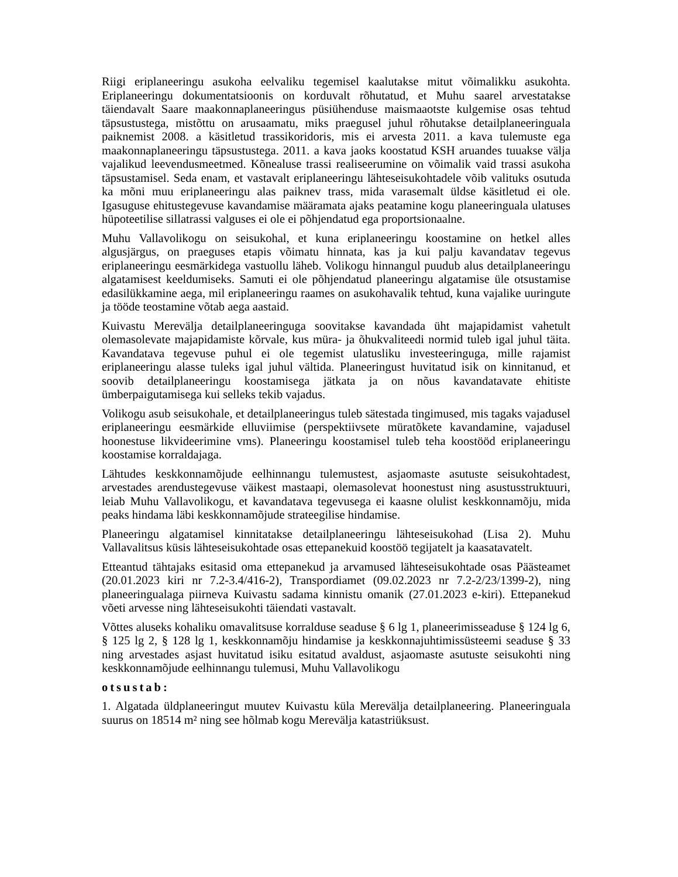Riigi eriplaneeringu asukoha eelvaliku tegemisel kaalutakse mitut võimalikku asukohta. Eriplaneeringu dokumentatsioonis on korduvalt rõhutatud, et Muhu saarel arvestatakse täiendavalt Saare maakonnaplaneeringus püsiühenduse maismaaotste kulgemise osas tehtud täpsustustega, mistõttu on arusaamatu, miks praegusel juhul rõhutakse detailplaneeringuala paiknemist 2008. a käsitletud trassikoridoris, mis ei arvesta 2011. a kava tulemuste ega maakonnaplaneeringu täpsustustega. 2011. a kava jaoks koostatud KSH aruandes tuuakse välja vajalikud leevendusmeetmed. Kõnealuse trassi realiseerumine on võimalik vaid trassi asukoha täpsustamisel. Seda enam, et vastavalt eriplaneeringu lähteseisukohtadele võib valituks osutuda ka mõni muu eriplaneeringu alas paiknev trass, mida varasemalt üldse käsitletud ei ole. Igasuguse ehitustegevuse kavandamise määramata ajaks peatamine kogu planeeringuala ulatuses hüpoteetilise sillatrassi valguses ei ole ei põhjendatud ega proportsionaalne.
Muhu Vallavolikogu on seisukohal, et kuna eriplaneeringu koostamine on hetkel alles algusjärgus, on praeguses etapis võimatu hinnata, kas ja kui palju kavandatav tegevus eriplaneeringu eesmärkidega vastuollu läheb. Volikogu hinnangul puudub alus detailplaneeringu algatamisest keeldumiseks. Samuti ei ole põhjendatud planeeringu algatamise üle otsustamise edasilükkamine aega, mil eriplaneeringu raames on asukohavalik tehtud, kuna vajalike uuringute ja tööde teostamine võtab aega aastaid.
Kuivastu Merevälja detailplaneeringuga soovitakse kavandada üht majapidamist vahetult olemasolevate majapidamiste kõrvale, kus müra- ja õhukvaliteedi normid tuleb igal juhul täita. Kavandatava tegevuse puhul ei ole tegemist ulatusliku investeeringuga, mille rajamist eriplaneeringu alasse tuleks igal juhul vältida. Planeeringust huvitatud isik on kinnitanud, et soovib detailplaneeringu koostamisega jätkata ja on nõus kavandatavate ehitiste ümberpaigutamisega kui selleks tekib vajadus.
Volikogu asub seisukohale, et detailplaneeringus tuleb sätestada tingimused, mis tagaks vajadusel eriplaneeringu eesmärkide elluviimise (perspektiivsete müratõkete kavandamine, vajadusel hoonestuse likvideerimine vms). Planeeringu koostamisel tuleb teha koostööd eriplaneeringu koostamise korraldajaga.
Lähtudes keskkonnamõjude eelhinnangu tulemustest, asjaomaste asutuste seisukohtadest, arvestades arendustegevuse väikest mastaapi, olemasolevat hoonestust ning asustusstruktuuri, leiab Muhu Vallavolikogu, et kavandatava tegevusega ei kaasne olulist keskkonnamõju, mida peaks hindama läbi keskkonnamõjude strateegilise hindamise.
Planeeringu algatamisel kinnitatakse detailplaneeringu lähteseisukohad (Lisa 2). Muhu Vallavalitsus küsis lähteseisukohtade osas ettepanekuid koostöö tegijatelt ja kaasatavatelt.
Etteantud tähtajaks esitasid oma ettepanekud ja arvamused lähteseisukohtade osas Päästeamet (20.01.2023 kiri nr 7.2-3.4/416-2), Transpordiamet (09.02.2023 nr 7.2-2/23/1399-2), ning planeeringualaga piirneva Kuivastu sadama kinnistu omanik (27.01.2023 e-kiri). Ettepanekud võeti arvesse ning lähteseisukohti täiendati vastavalt.
Võttes aluseks kohaliku omavalitsuse korralduse seaduse § 6 lg 1, planeerimisseaduse § 124 lg 6, § 125 lg 2, § 128 lg 1, keskkonnamõju hindamise ja keskkonnajuhtimissüsteemi seaduse § 33 ning arvestades asjast huvitatud isiku esitatud avaldust, asjaomaste asutuste seisukohti ning keskkonnamõjude eelhinnangu tulemusi, Muhu Vallavolikogu
otsustab:
1. Algatada üldplaneeringut muutev Kuivastu küla Merevälja detailplaneering. Planeeringuala suurus on 18514 m² ning see hõlmab kogu Merevälja katastriüksust.